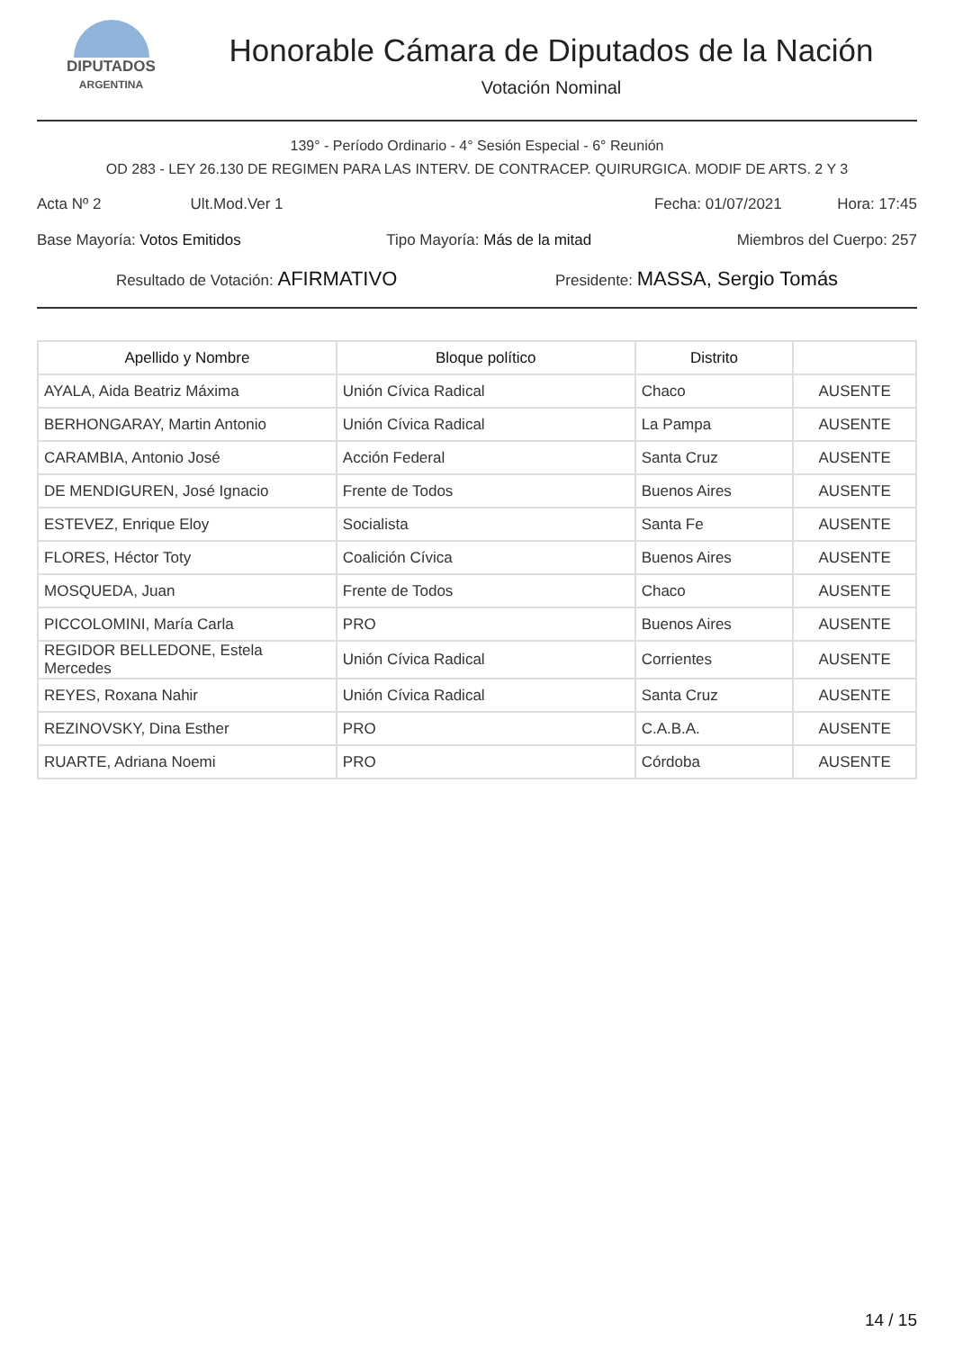DIPUTADOS
ARGENTINA
Honorable Cámara de Diputados de la Nación
Votación Nominal
139° - Período Ordinario - 4° Sesión Especial - 6° Reunión
OD 283 - LEY 26.130 DE REGIMEN PARA LAS INTERV. DE CONTRACEP. QUIRURGICA. MODIF DE ARTS. 2 Y 3
Acta Nº 2 Ult.Mod.Ver 1 Fecha: 01/07/2021 Hora: 17:45
Base Mayoría: Votos Emitidos Tipo Mayoría: Más de la mitad Miembros del Cuerpo: 257
Resultado de Votación: AFIRMATIVO Presidente: MASSA, Sergio Tomás
| Apellido y Nombre | Bloque político | Distrito | |
| --- | --- | --- | --- |
| AYALA, Aida Beatriz Máxima | Unión Cívica Radical | Chaco | AUSENTE |
| BERHONGARAY, Martin Antonio | Unión Cívica Radical | La Pampa | AUSENTE |
| CARAMBIA, Antonio José | Acción Federal | Santa Cruz | AUSENTE |
| DE MENDIGUREN, José Ignacio | Frente de Todos | Buenos Aires | AUSENTE |
| ESTEVEZ, Enrique Eloy | Socialista | Santa Fe | AUSENTE |
| FLORES, Héctor Toty | Coalición Cívica | Buenos Aires | AUSENTE |
| MOSQUEDA, Juan | Frente de Todos | Chaco | AUSENTE |
| PICCOLOMINI, María Carla | PRO | Buenos Aires | AUSENTE |
| REGIDOR BELLEDONE, Estela Mercedes | Unión Cívica Radical | Corrientes | AUSENTE |
| REYES, Roxana Nahir | Unión Cívica Radical | Santa Cruz | AUSENTE |
| REZINOVSKY, Dina Esther | PRO | C.A.B.A. | AUSENTE |
| RUARTE, Adriana Noemi | PRO | Córdoba | AUSENTE |
14 / 15